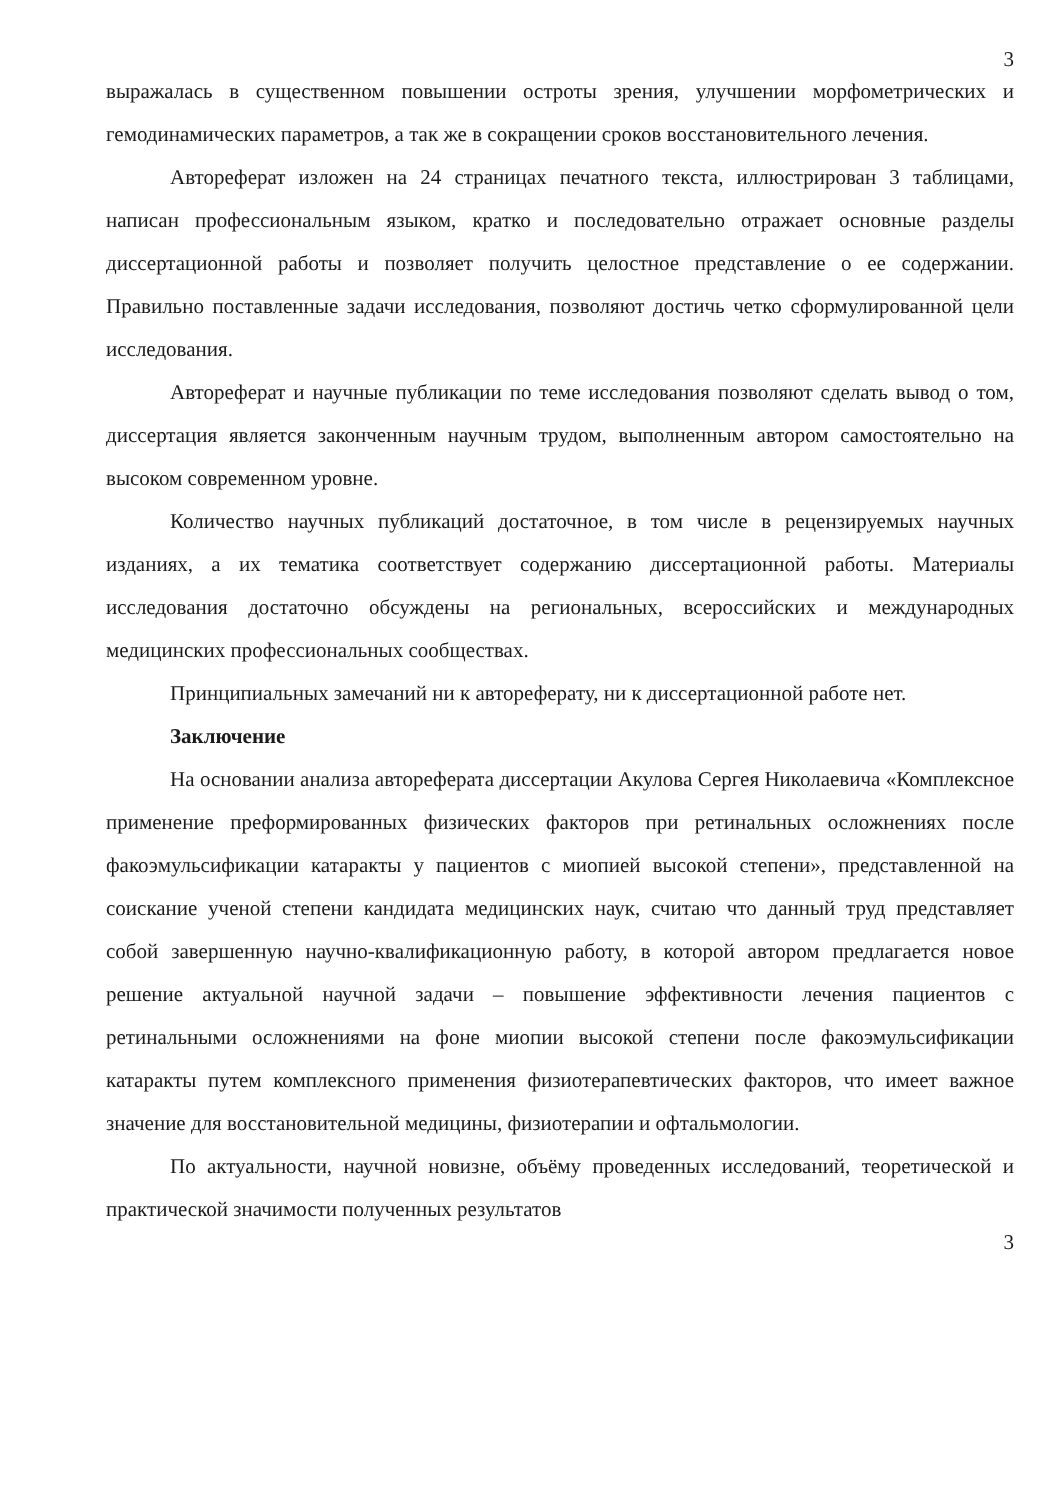3
выражалась в существенном повышении остроты зрения, улучшении морфометрических и гемодинамических параметров, а так же в сокращении сроков восстановительного лечения.
Автореферат изложен на 24 страницах печатного текста, иллюстрирован 3 таблицами, написан профессиональным языком, кратко и последовательно отражает основные разделы диссертационной работы и позволяет получить целостное представление о ее содержании. Правильно поставленные задачи исследования, позволяют достичь четко сформулированной цели исследования.
Автореферат и научные публикации по теме исследования позволяют сделать вывод о том, диссертация является законченным научным трудом, выполненным автором самостоятельно на высоком современном уровне.
Количество научных публикаций достаточное, в том числе в рецензируемых научных изданиях, а их тематика соответствует содержанию диссертационной работы. Материалы исследования достаточно обсуждены на региональных, всероссийских и международных медицинских профессиональных сообществах.
Принципиальных замечаний ни к автореферату, ни к диссертационной работе нет.
Заключение
На основании анализа автореферата диссертации Акулова Сергея Николаевича «Комплексное применение преформированных физических факторов при ретинальных осложнениях после факоэмульсификации катаракты у пациентов с миопией высокой степени», представленной на соискание ученой степени кандидата медицинских наук, считаю что данный труд представляет собой завершенную научно-квалификационную работу, в которой автором предлагается новое решение актуальной научной задачи – повышение эффективности лечения пациентов с ретинальными осложнениями на фоне миопии высокой степени после факоэмульсификации катаракты путем комплексного применения физиотерапевтических факторов, что имеет важное значение для восстановительной медицины, физиотерапии и офтальмологии.
По актуальности, научной новизне, объёму проведенных исследований, теоретической и практической значимости полученных результатов
3